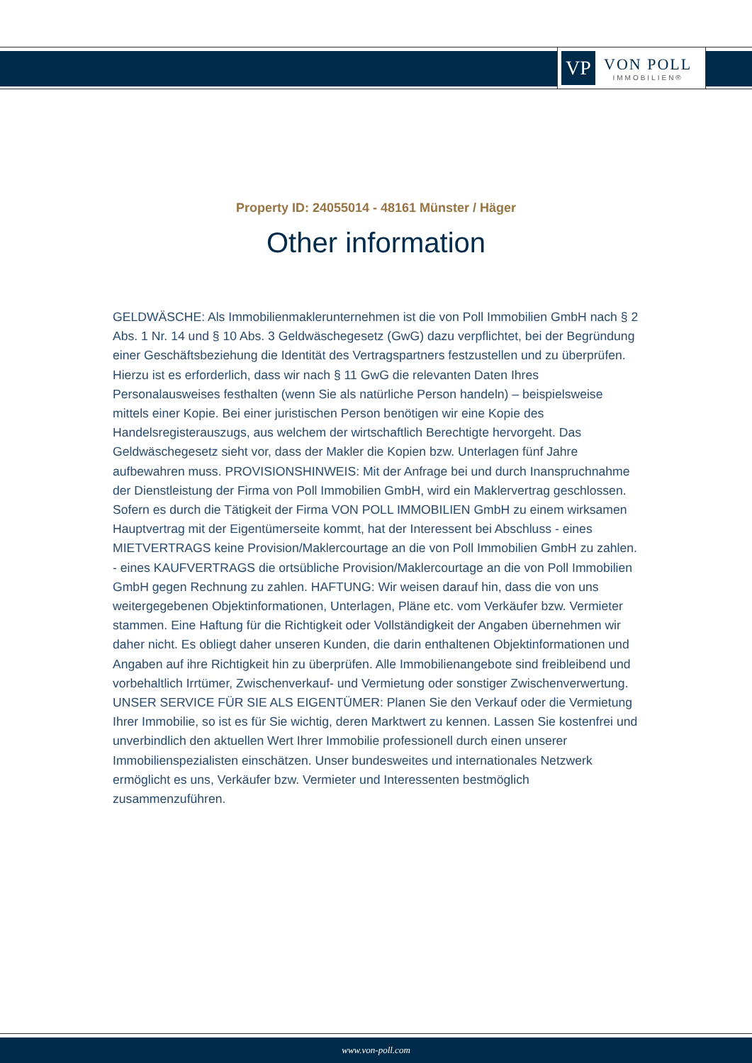VP
VON POLL
IMMOBILIEN®
Property ID: 24055014 - 48161 Münster / Häger
Other information
GELDWÄSCHE: Als Immobilienmaklerunternehmen ist die von Poll Immobilien GmbH nach § 2 Abs. 1 Nr. 14 und § 10 Abs. 3 Geldwäschegesetz (GwG) dazu verpflichtet, bei der Begründung einer Geschäftsbeziehung die Identität des Vertragspartners festzustellen und zu überprüfen. Hierzu ist es erforderlich, dass wir nach § 11 GwG die relevanten Daten Ihres Personalausweises festhalten (wenn Sie als natürliche Person handeln) – beispielsweise mittels einer Kopie. Bei einer juristischen Person benötigen wir eine Kopie des Handelsregisterauszugs, aus welchem der wirtschaftlich Berechtigte hervorgeht. Das Geldwäschegesetz sieht vor, dass der Makler die Kopien bzw. Unterlagen fünf Jahre aufbewahren muss. PROVISIONSHINWEIS: Mit der Anfrage bei und durch Inanspruchnahme der Dienstleistung der Firma von Poll Immobilien GmbH, wird ein Maklervertrag geschlossen. Sofern es durch die Tätigkeit der Firma VON POLL IMMOBILIEN GmbH zu einem wirksamen Hauptvertrag mit der Eigentümerseite kommt, hat der Interessent bei Abschluss - eines MIETVERTRAGS keine Provision/Maklercourtage an die von Poll Immobilien GmbH zu zahlen. - eines KAUFVERTRAGS die ortsübliche Provision/Maklercourtage an die von Poll Immobilien GmbH gegen Rechnung zu zahlen. HAFTUNG: Wir weisen darauf hin, dass die von uns weitergegebenen Objektinformationen, Unterlagen, Pläne etc. vom Verkäufer bzw. Vermieter stammen. Eine Haftung für die Richtigkeit oder Vollständigkeit der Angaben übernehmen wir daher nicht. Es obliegt daher unseren Kunden, die darin enthaltenen Objektinformationen und Angaben auf ihre Richtigkeit hin zu überprüfen. Alle Immobilienangebote sind freibleibend und vorbehaltlich Irrtümer, Zwischenverkauf- und Vermietung oder sonstiger Zwischenverwertung. UNSER SERVICE FÜR SIE ALS EIGENTÜMER: Planen Sie den Verkauf oder die Vermietung Ihrer Immobilie, so ist es für Sie wichtig, deren Marktwert zu kennen. Lassen Sie kostenfrei und unverbindlich den aktuellen Wert Ihrer Immobilie professionell durch einen unserer Immobilienspezialisten einschätzen. Unser bundesweites und internationales Netzwerk ermöglicht es uns, Verkäufer bzw. Vermieter und Interessenten bestmöglich zusammenzuführen.
www.von-poll.com